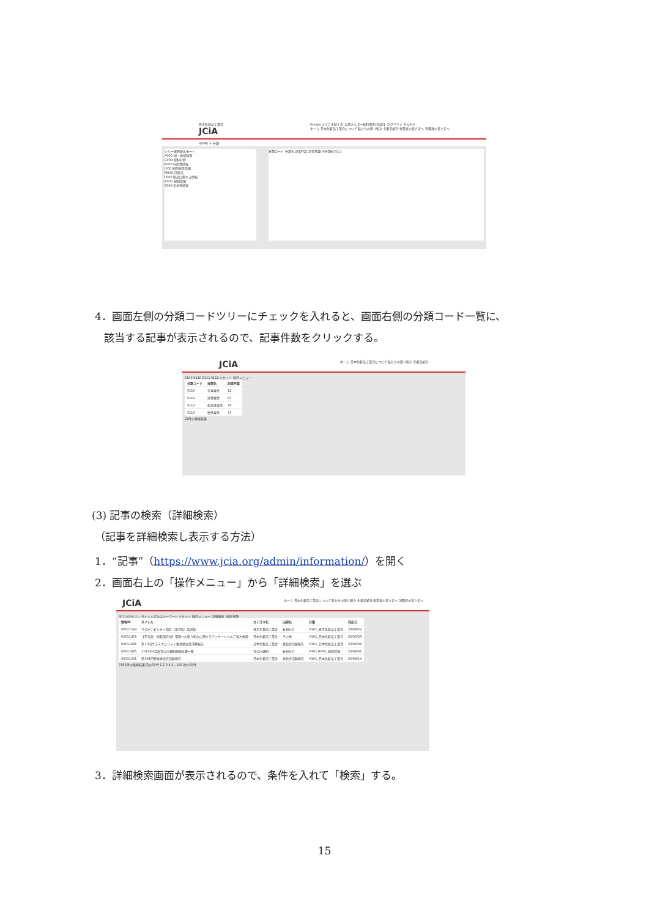日本化粧品工業会
JCiA
Google ようこそ粧工会 太郎さん【一般利用者(会員)】 ログアウト English
ホーム 日本化粧品工業会について 私たちの取り組み 化粧品統計 事業者の皆さまへ 消費者の皆さまへ
HOME > 分類
ツリー選択絞込モード
A000:国・地域情報
C000:原料分野
E000:有用性情報
I000:知的財産情報
M000:評価法
P000:製品に関する情報
R000:規制情報
S000:安全性情報
分類コード 分類名 記事件数 記事件数(子分類を含む)
4．画面左側の分類コードツリーにチェックを入れると、画面右側の分類コード一覧に、
該当する記事が表示されるので、記事件数をクリックする。
JCiA
ホーム 日本化粧品工業会について 私たちの取り組み 化粧品統計
S100 S110 S111 S112 リセット 操作メニュー
| 分類コード | 分類名 | 記事件数 |
| --- | --- | --- |
| S110 | 全身毒性 | 12 |
| S111 | 急性毒性 | 83 |
| S112 | 亜急性毒性 | 76 |
| S113 | 慢性毒性 | 47 |
21件の検索結果
(3) 記事の検索（詳細検索）
（記事を詳細検索し表示する方法）
1．“記事”（https://www.jcia.org/admin/information/）を開く
2．画面右上の「操作メニュー」から「詳細検索」を選ぶ
JCiA
ホーム 日本化粧品工業会について 私たちの取り組み 化粧品統計 事業者の皆さまへ 消費者の皆さまへ
全てのカテゴリ タイトルまたはキーワード リセット 操作メニュー: 詳細検索 出典 分類
| 情報ID | タイトル | カテゴリ名 | 出典名 | 分類 | 発出日 |
| --- | --- | --- | --- | --- | --- |
| 00011524 | サステナビリティ指針（第2版）英語版 | 日本化粧品工業会 | お知らせ | A161_日本化粧品工業会 | 23/06/22 |
| 00011476 | 【正会員・原料部会員】環境への取り組みに関するアンケートへのご協力依頼 | 日本化粧品工業会 | その他 | A161_日本化粧品工業会 | 23/05/25 |
| 00011486 | 第13回サステナビリティ推進委員会活動報告 | 日本化粧品工業会 | 委員会活動報告 | A161_日本化粧品工業会 | 23/06/06 |
| 00011485 | 2023年6月度官公庁通知依頼文書一覧 | 官公庁通知 | お知らせ | A161 R000_規制情報 | 23/06/01 |
| 00011491 | 第684回薬事委員会活動報告 | 日本化粧品工業会 | 委員会活動報告 | A161_日本化粧品工業会 | 23/06/14 |
7892件の検索結果 前の50件 1 2 3 4 5...158 次の50件
3．詳細検索画面が表示されるので、条件を入れて「検索」する。
15